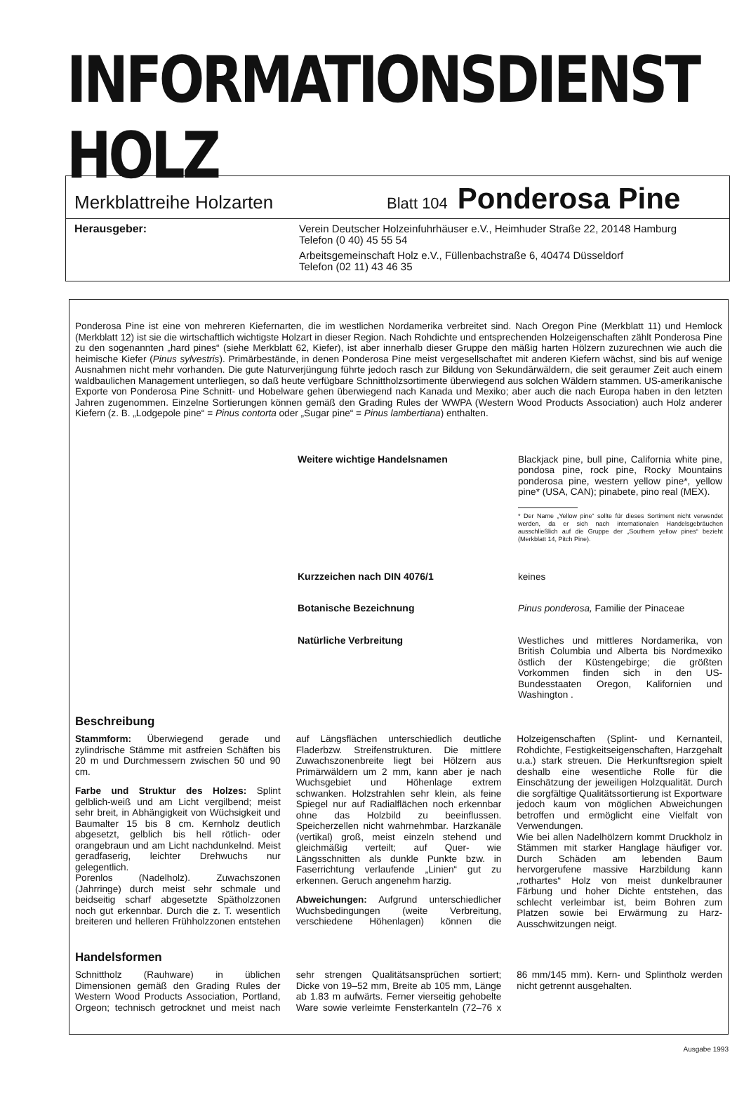INFORMATIONSDIENST HOLZ
Merkblattreihe Holzarten Blatt 104 Ponderosa Pine
Herausgeber: Verein Deutscher Holzeinfuhrhäuser e.V., Heimhuder Straße 22, 20148 Hamburg
Telefon (0 40) 45 55 54
Arbeitsgemeinschaft Holz e.V., Füllenbachstraße 6, 40474 Düsseldorf
Telefon (02 11) 43 46 35
Ponderosa Pine ist eine von mehreren Kiefernarten, die im westlichen Nordamerika verbreitet sind. Nach Oregon Pine (Merkblatt 11) und Hemlock (Merkblatt 12) ist sie die wirtschaftlich wichtigste Holzart in dieser Region. Nach Rohdichte und entsprechenden Holzeigenschaften zählt Ponderosa Pine zu den sogenannten „hard pines“ (siehe Merkblatt 62, Kiefer), ist aber innerhalb dieser Gruppe den mäßig harten Hölzern zuzurechnen wie auch die heimische Kiefer (Pinus sylvestris). Primärbestände, in denen Ponderosa Pine meist vergesellschaftet mit anderen Kiefern wächst, sind bis auf wenige Ausnahmen nicht mehr vorhanden. Die gute Naturverjüngung führte jedoch rasch zur Bildung von Sekundärwäldern, die seit geraumer Zeit auch einem waldbaulichen Management unterliegen, so daß heute verfügbare Schnittholzsortimente überwiegend aus solchen Wäldern stammen. US-amerikanische Exporte von Ponderosa Pine Schnitt- und Hobelware gehen überwiegend nach Kanada und Mexiko; aber auch die nach Europa haben in den letzten Jahren zugenommen. Einzelne Sortierungen können gemäß den Grading Rules der WWPA (Western Wood Products Association) auch Holz anderer Kiefern (z. B. „Lodgepole pine“ = Pinus contorta oder „Sugar pine“ = Pinus lambertiana) enthalten.
Weitere wichtige Handelsnamen Blackjack pine, bull pine, California white pine, pondosa pine, rock pine, Rocky Mountains ponderosa pine, western yellow pine*, yellow pine* (USA, CAN); pinabete, pino real (MEX).
* Der Name „Yellow pine“ sollte für dieses Sortiment nicht verwendet werden, da er sich nach internationalen Handelsgebräuchen ausschließlich auf die Gruppe der „Southern yellow pines“ bezieht (Merkblatt 14, Pitch Pine).
Kurzzeichen nach DIN 4076/1 keines
Botanische Bezeichnung Pinus ponderosa, Familie der Pinaceae
Natürliche Verbreitung Westliches und mittleres Nordamerika, von British Columbia und Alberta bis Nordmexiko östlich der Küstengebirge; die größten Vorkommen finden sich in den US-Bundesstaaten Oregon, Kalifornien und Washington .
Beschreibung
Stammform: Überwiegend gerade und zylindrische Stämme mit astfreien Schäften bis 20 m und Durchmessern zwischen 50 und 90 cm.
Farbe und Struktur des Holzes: Splint gelblich-weiß und am Licht vergilbend; meist sehr breit, in Abhängigkeit von Wüchsigkeit und Baumalter 15 bis 8 cm. Kernholz deutlich abgesetzt, gelblich bis hell rötlich- oder orangebraun und am Licht nachdunkelnd. Meist geradfaserig, leichter Drehwuchs nur gelegentlich.
Porenlos (Nadelholz). Zuwachszonen (Jahrringe) durch meist sehr schmale und beidseitig scharf abgesetzte Spätholzzonen noch gut erkennbar. Durch die z. T. wesentlich breiteren und helleren Frühholzzonen entstehen auf Längsflächen unterschiedlich deutliche Fladerbzw. Streifenstrukturen. Die mittlere Zuwachszonenbreite liegt bei Hölzern aus Primärwäldern um 2 mm, kann aber je nach Wuchsgebiet und Höhenlage extrem schwanken. Holzstrahlen sehr klein, als feine Spiegel nur auf Radialflächen noch erkennbar ohne das Holzbild zu beeinflussen. Speicherzellen nicht wahrnehmbar. Harzkanäle (vertikal) groß, meist einzeln stehend und gleichmäßig verteilt; auf Quer- wie Längsschnitten als dunkle Punkte bzw. in Faserrichtung verlaufende „Linien“ gut zu erkennen. Geruch angenehm harzig.
Abweichungen: Aufgrund unterschiedlicher Wuchsbedingungen (weite Verbreitung, verschiedene Höhenlagen) können die Holzeigenschaften (Splint- und Kernanteil, Rohdichte, Festigkeitseigenschaften, Harzgehalt u.a.) stark streuen. Die Herkunftsregion spielt deshalb eine wesentliche Rolle für die Einschätzung der jeweiligen Holzqualität. Durch die sorgfältige Qualitätssortierung ist Exportware jedoch kaum von möglichen Abweichungen betroffen und ermöglicht eine Vielfalt von Verwendungen.
Wie bei allen Nadelhölzern kommt Druckholz in Stämmen mit starker Hanglage häufiger vor. Durch Schäden am lebenden Baum hervorgerufene massive Harzbildung kann „rothartes“ Holz von meist dunkelbrauner Färbung und hoher Dichte entstehen, das schlecht verleimbar ist, beim Bohren zum Platzen sowie bei Erwärmung zu Harz-Ausschwitzungen neigt.
Handelsformen
Schnittholz (Rauhware) in üblichen Dimensionen gemäß den Grading Rules der Western Wood Products Association, Portland, Orgeon; technisch getrocknet und meist nach sehr strengen Qualitätsansprüchen sortiert; Dicke von 19–52 mm, Breite ab 105 mm, Länge ab 1.83 m aufwärts. Ferner vierseitig gehobelte Ware sowie verleimte Fensterkanteln (72–76 x 86 mm/145 mm). Kern- und Splintholz werden nicht getrennt ausgehalten.
Ausgabe 1993